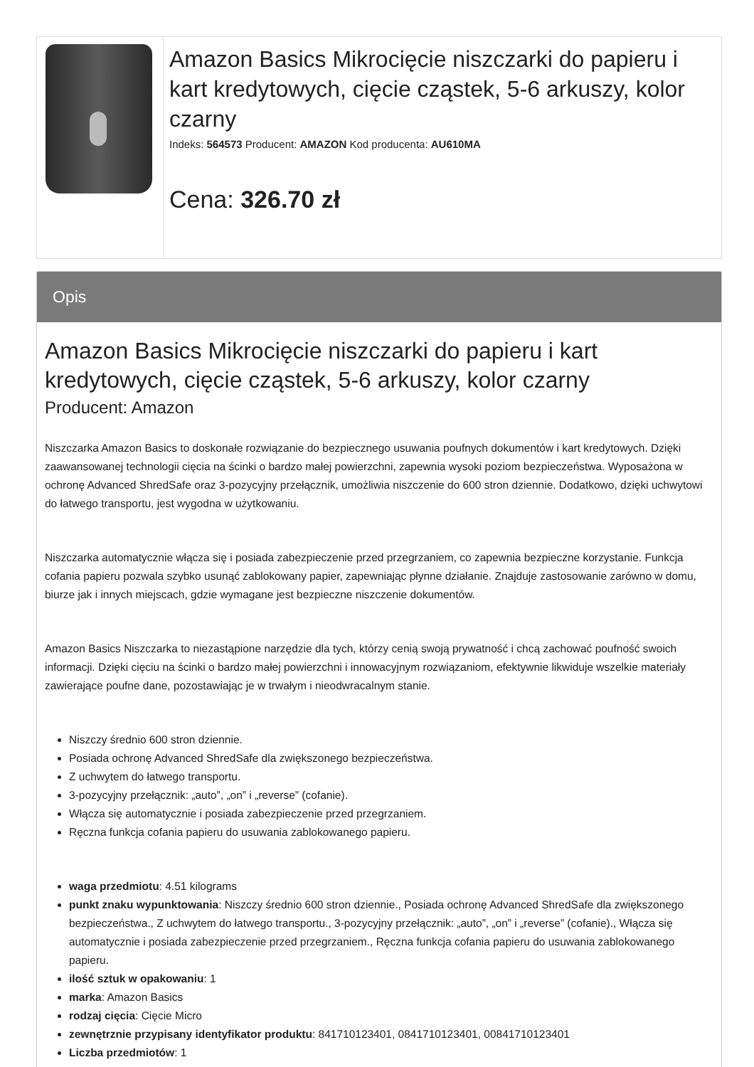| | Amazon Basics Mikrocięcie niszczarki do papieru i kart kredytowych, cięcie cząstek, 5-6 arkuszy, kolor czarny Indeks: 564573 Producent: AMAZON Kod producenta: AU610MA Cena: 326.70 zł |
Opis
Amazon Basics Mikrocięcie niszczarki do papieru i kart kredytowych, cięcie cząstek, 5-6 arkuszy, kolor czarny
Producent: Amazon
Niszczarka Amazon Basics to doskonałe rozwiązanie do bezpiecznego usuwania poufnych dokumentów i kart kredytowych. Dzięki zaawansowanej technologii cięcia na ścinki o bardzo małej powierzchni, zapewnia wysoki poziom bezpieczeństwa. Wyposażona w ochronę Advanced ShredSafe oraz 3-pozycyjny przełącznik, umożliwia niszczenie do 600 stron dziennie. Dodatkowo, dzięki uchwytowi do łatwego transportu, jest wygodna w użytkowaniu.
Niszczarka automatycznie włącza się i posiada zabezpieczenie przed przegrzaniem, co zapewnia bezpieczne korzystanie. Funkcja cofania papieru pozwala szybko usunąć zablokowany papier, zapewniając płynne działanie. Znajduje zastosowanie zarówno w domu, biurze jak i innych miejscach, gdzie wymagane jest bezpieczne niszczenie dokumentów.
Amazon Basics Niszczarka to niezastąpione narzędzie dla tych, którzy cenią swoją prywatność i chcą zachować poufność swoich informacji. Dzięki cięciu na ścinki o bardzo małej powierzchni i innowacyjnym rozwiązaniom, efektywnie likwiduje wszelkie materiały zawierające poufne dane, pozostawiając je w trwałym i nieodwracalnym stanie.
Niszczy średnio 600 stron dziennie.
Posiada ochronę Advanced ShredSafe dla zwiększonego bezpieczeństwa.
Z uchwytem do łatwego transportu.
3-pozycyjny przełącznik: „auto”, „on” i „reverse” (cofanie).
Włącza się automatycznie i posiada zabezpieczenie przed przegrzaniem.
Ręczna funkcja cofania papieru do usuwania zablokowanego papieru.
waga przedmiotu: 4.51 kilograms
punkt znaku wypunktowania: Niszczy średnio 600 stron dziennie., Posiada ochronę Advanced ShredSafe dla zwiększonego bezpieczeństwa., Z uchwytem do łatwego transportu., 3-pozycyjny przełącznik: „auto”, „on” i „reverse” (cofanie)., Włącza się automatycznie i posiada zabezpieczenie przed przegrzaniem., Ręczna funkcja cofania papieru do usuwania zablokowanego papieru.
ilość sztuk w opakowaniu: 1
marka: Amazon Basics
rodzaj cięcia: Cięcie Micro
zewnętrznie przypisany identyfikator produktu: 841710123401, 0841710123401, 00841710123401
Liczba przedmiotów: 1